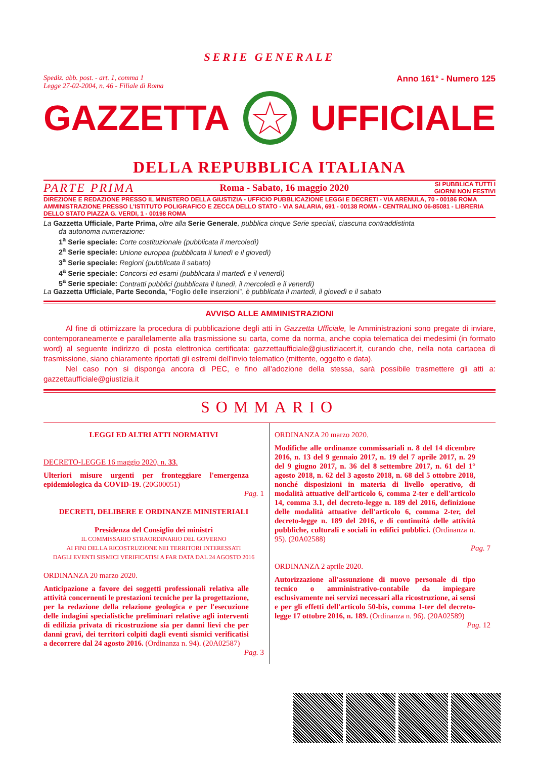SERIE GENERALE
Spediz. abb. post. - art. 1, comma 1
Legge 27-02-2004, n. 46 - Filiale di Roma
Anno 161° - Numero 125
GAZZETTA UFFICIALE
DELLA REPUBBLICA ITALIANA
PARTE PRIMA Roma - Sabato, 16 maggio 2020 SI PUBBLICA TUTTI I
GIORNI NON FESTIVI
DIREZIONE E REDAZIONE PRESSO IL MINISTERO DELLA GIUSTIZIA - UFFICIO PUBBLICAZIONE LEGGI E DECRETI - VIA ARENULA, 70 - 00186 ROMA AMMINISTRAZIONE PRESSO L'ISTITUTO POLIGRAFICO E ZECCA DELLO STATO - VIA SALARIA, 691 - 00138 ROMA - CENTRALINO 06-85081 - LIBRERIA DELLO STATO PIAZZA G. VERDI, 1 - 00198 ROMA
La Gazzetta Ufficiale, Parte Prima, oltre alla Serie Generale, pubblica cinque Serie speciali, ciascuna contraddistinta
da autonoma numerazione:
1<sup>a</sup> Serie speciale: Corte costituzionale (pubblicata il mercoledì)
2<sup>a</sup> Serie speciale: Unione europea (pubblicata il lunedì e il giovedì)
3<sup>a</sup> Serie speciale: Regioni (pubblicata il sabato)
4<sup>a</sup> Serie speciale: Concorsi ed esami (pubblicata il martedì e il venerdì)
5<sup>a</sup> Serie speciale: Contratti pubblici (pubblicata il lunedì, il mercoledì e il venerdì)
La Gazzetta Ufficiale, Parte Seconda, “Foglio delle inserzioni”, è pubblicata il martedì, il giovedì e il sabato
AVVISO ALLE AMMINISTRAZIONI
Al fine di ottimizzare la procedura di pubblicazione degli atti in Gazzetta Ufficiale, le Amministrazioni sono pregate di inviare, contemporaneamente e parallelamente alla trasmissione su carta, come da norma, anche copia telematica dei medesimi (in formato word) al seguente indirizzo di posta elettronica certificata: gazzettaufficiale@giustiziacert.it, curando che, nella nota cartacea di trasmissione, siano chiaramente riportati gli estremi dell'invio telematico (mittente, oggetto e data).
Nel caso non si disponga ancora di PEC, e fino all'adozione della stessa, sarà possibile trasmettere gli atti a: gazzettaufficiale@giustizia.it
SOMMARIO
LEGGI ED ALTRI ATTI NORMATIVI
DECRETO-LEGGE 16 maggio 2020, n. 33.
Ulteriori misure urgenti per fronteggiare l'emergenza epidemiologica da COVID-19. (20G00051)
Pag. 1
DECRETI, DELIBERE E ORDINANZE MINISTERIALI
Presidenza del Consiglio dei ministri
IL COMMISSARIO STRAORDINARIO DEL GOVERNO
AI FINI DELLA RICOSTRUZIONE NEI TERRITORI INTERESSATI
DAGLI EVENTI SISMICI VERIFICATISI A FAR DATA DAL 24 AGOSTO 2016
ORDINANZA 20 marzo 2020.
Anticipazione a favore dei soggetti professionali relativa alle attività concernenti le prestazioni tecniche per la progettazione, per la redazione della relazione geologica e per l'esecuzione delle indagini specialistiche preliminari relative agli interventi di edilizia privata di ricostruzione sia per danni lievi che per danni gravi, dei territori colpiti dagli eventi sismici verificatisi a decorrere dal 24 agosto 2016. (Ordinanza n. 94). (20A02587)
Pag. 3
ORDINANZA 20 marzo 2020.
Modifiche alle ordinanze commissariali n. 8 del 14 dicembre 2016, n. 13 del 9 gennaio 2017, n. 19 del 7 aprile 2017, n. 29 del 9 giugno 2017, n. 36 del 8 settembre 2017, n. 61 del 1° agosto 2018, n. 62 del 3 agosto 2018, n. 68 del 5 ottobre 2018, nonché disposizioni in materia di livello operativo, di modalità attuative dell'articolo 6, comma 2-ter e dell'articolo 14, comma 3.1, del decreto-legge n. 189 del 2016, definizione delle modalità attuative dell'articolo 6, comma 2-ter, del decreto-legge n. 189 del 2016, e di continuità delle attività pubbliche, culturali e sociali in edifici pubblici. (Ordinanza n. 95). (20A02588)
Pag. 7
ORDINANZA 2 aprile 2020.
Autorizzazione all'assunzione di nuovo personale di tipo tecnico o amministrativo-contabile da impiegare esclusivamente nei servizi necessari alla ricostruzione, ai sensi e per gli effetti dell'articolo 50-bis, comma 1-ter del decreto-legge 17 ottobre 2016, n. 189. (Ordinanza n. 96). (20A02589)
Pag. 12